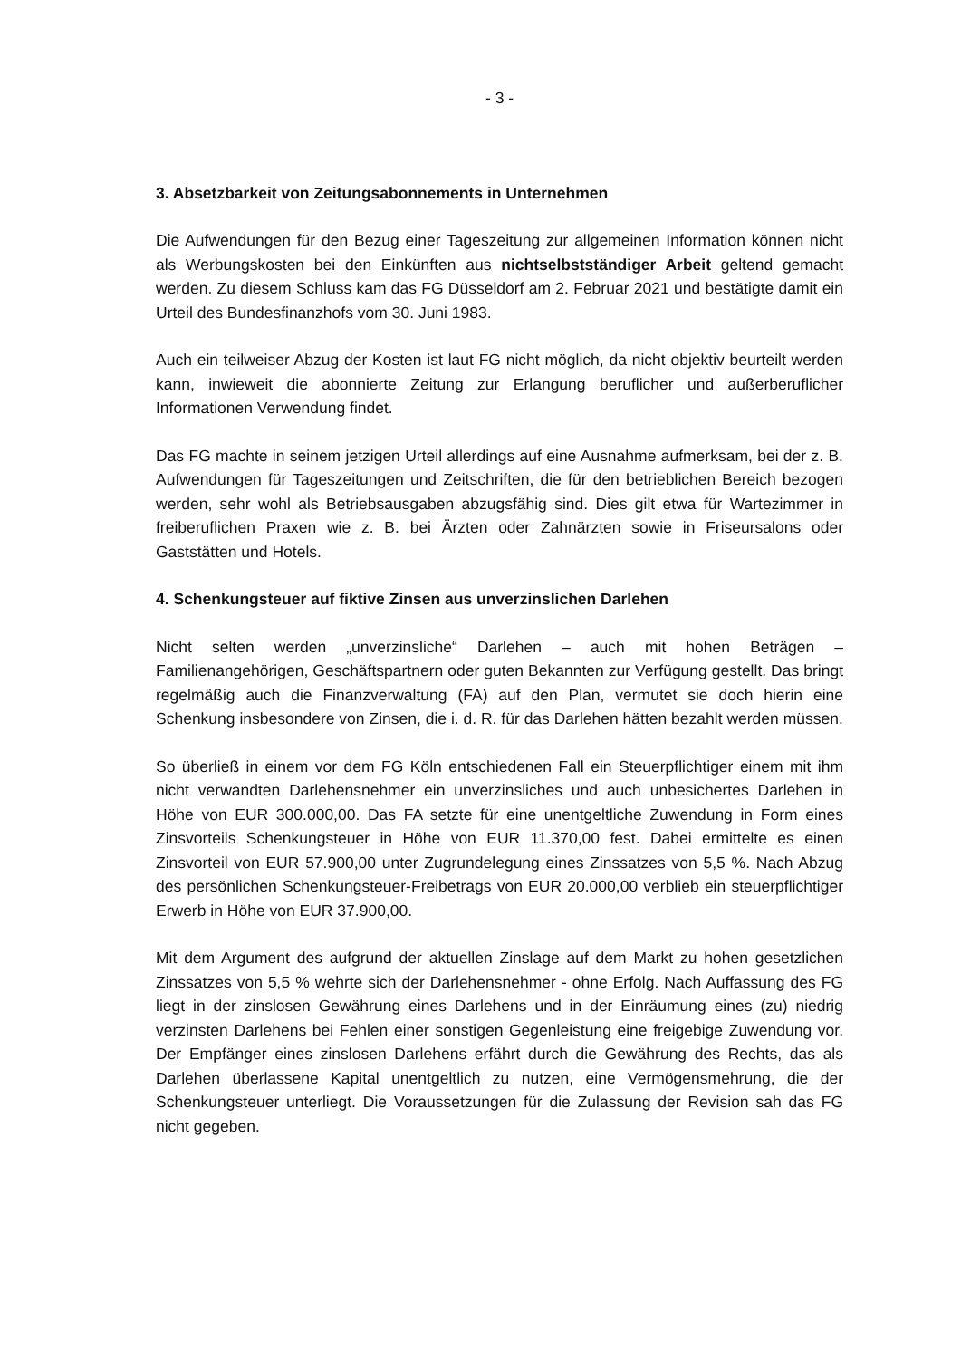- 3 -
3. Absetzbarkeit von Zeitungsabonnements in Unternehmen
Die Aufwendungen für den Bezug einer Tageszeitung zur allgemeinen Information können nicht als Werbungskosten bei den Einkünften aus nichtselbstständiger Arbeit geltend gemacht werden. Zu diesem Schluss kam das FG Düsseldorf am 2. Februar 2021 und bestätigte damit ein Urteil des Bundesfinanzhofs vom 30. Juni 1983.
Auch ein teilweiser Abzug der Kosten ist laut FG nicht möglich, da nicht objektiv beurteilt werden kann, inwieweit die abonnierte Zeitung zur Erlangung beruflicher und außerberuflicher Informationen Verwendung findet.
Das FG machte in seinem jetzigen Urteil allerdings auf eine Ausnahme aufmerksam, bei der z. B. Aufwendungen für Tageszeitungen und Zeitschriften, die für den betrieblichen Bereich bezogen werden, sehr wohl als Betriebsausgaben abzugsfähig sind. Dies gilt etwa für Wartezimmer in freiberuflichen Praxen wie z. B. bei Ärzten oder Zahnärzten sowie in Friseursalons oder Gaststätten und Hotels.
4. Schenkungsteuer auf fiktive Zinsen aus unverzinslichen Darlehen
Nicht selten werden „unverzinsliche“ Darlehen – auch mit hohen Beträgen – Familienangehörigen, Geschäftspartnern oder guten Bekannten zur Verfügung gestellt. Das bringt regelmäßig auch die Finanzverwaltung (FA) auf den Plan, vermutet sie doch hierin eine Schenkung insbesondere von Zinsen, die i. d. R. für das Darlehen hätten bezahlt werden müssen.
So überließ in einem vor dem FG Köln entschiedenen Fall ein Steuerpflichtiger einem mit ihm nicht verwandten Darlehensnehmer ein unverzinsliches und auch unbesichertes Darlehen in Höhe von EUR 300.000,00. Das FA setzte für eine unentgeltliche Zuwendung in Form eines Zinsvorteils Schenkungsteuer in Höhe von EUR 11.370,00 fest. Dabei ermittelte es einen Zinsvorteil von EUR 57.900,00 unter Zugrundelegung eines Zinssatzes von 5,5 %. Nach Abzug des persönlichen Schenkungsteuer-Freibetrags von EUR 20.000,00 verblieb ein steuerpflichtiger Erwerb in Höhe von EUR 37.900,00.
Mit dem Argument des aufgrund der aktuellen Zinslage auf dem Markt zu hohen gesetzlichen Zinssatzes von 5,5 % wehrte sich der Darlehensnehmer - ohne Erfolg. Nach Auffassung des FG liegt in der zinslosen Gewährung eines Darlehens und in der Einräumung eines (zu) niedrig verzinsten Darlehens bei Fehlen einer sonstigen Gegenleistung eine freigebige Zuwendung vor. Der Empfänger eines zinslosen Darlehens erfährt durch die Gewährung des Rechts, das als Darlehen überlassene Kapital unentgeltlich zu nutzen, eine Vermögensmehrung, die der Schenkungsteuer unterliegt. Die Voraussetzungen für die Zulassung der Revision sah das FG nicht gegeben.